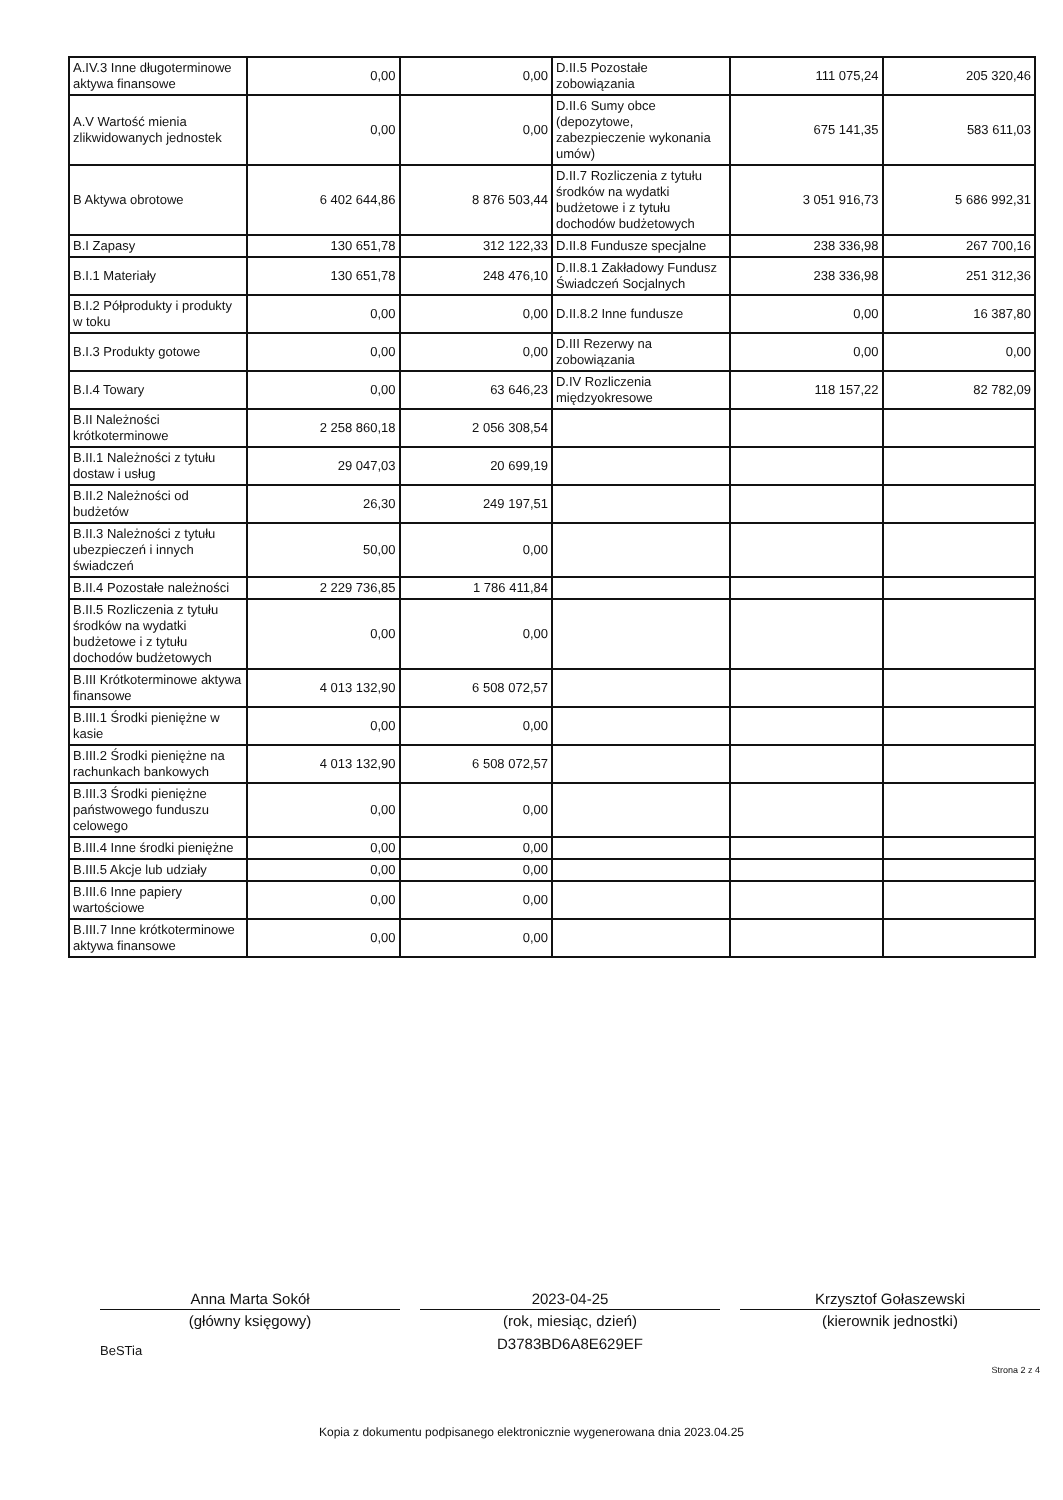| A.IV.3 Inne długoterminowe aktywa finansowe | 0,00 | 0,00 | D.II.5 Pozostałe zobowiązania | 111 075,24 | 205 320,46 |
| A.V Wartość mienia zlikwidowanych jednostek | 0,00 | 0,00 | D.II.6 Sumy obce (depozytowe, zabezpieczenie wykonania umów) | 675 141,35 | 583 611,03 |
| B Aktywa obrotowe | 6 402 644,86 | 8 876 503,44 | D.II.7 Rozliczenia z tytułu środków na wydatki budżetowe i z tytułu dochodów budżetowych | 3 051 916,73 | 5 686 992,31 |
| B.I Zapasy | 130 651,78 | 312 122,33 | D.II.8 Fundusze specjalne | 238 336,98 | 267 700,16 |
| B.I.1 Materiały | 130 651,78 | 248 476,10 | D.II.8.1 Zakładowy Fundusz Świadczeń Socjalnych | 238 336,98 | 251 312,36 |
| B.I.2 Półprodukty i produkty w toku | 0,00 | 0,00 | D.II.8.2 Inne fundusze | 0,00 | 16 387,80 |
| B.I.3 Produkty gotowe | 0,00 | 0,00 | D.III Rezerwy na zobowiązania | 0,00 | 0,00 |
| B.I.4 Towary | 0,00 | 63 646,23 | D.IV Rozliczenia międzyokresowe | 118 157,22 | 82 782,09 |
| B.II Należności krótkoterminowe | 2 258 860,18 | 2 056 308,54 | | | |
| B.II.1 Należności z tytułu dostaw i usług | 29 047,03 | 20 699,19 | | | |
| B.II.2 Należności od budżetów | 26,30 | 249 197,51 | | | |
| B.II.3 Należności z tytułu ubezpieczeń i innych świadczeń | 50,00 | 0,00 | | | |
| B.II.4 Pozostałe należności | 2 229 736,85 | 1 786 411,84 | | | |
| B.II.5 Rozliczenia z tytułu środków na wydatki budżetowe i z tytułu dochodów budżetowych | 0,00 | 0,00 | | | |
| B.III Krótkoterminowe aktywa finansowe | 4 013 132,90 | 6 508 072,57 | | | |
| B.III.1 Środki pieniężne w kasie | 0,00 | 0,00 | | | |
| B.III.2 Środki pieniężne na rachunkach bankowych | 4 013 132,90 | 6 508 072,57 | | | |
| B.III.3 Środki pieniężne państwowego funduszu celowego | 0,00 | 0,00 | | | |
| B.III.4 Inne środki pieniężne | 0,00 | 0,00 | | | |
| B.III.5 Akcje lub udziały | 0,00 | 0,00 | | | |
| B.III.6 Inne papiery wartościowe | 0,00 | 0,00 | | | |
| B.III.7 Inne krótkoterminowe aktywa finansowe | 0,00 | 0,00 | | | |
Anna Marta Sokół
(główny księgowy)
BeSTia
2023-04-25
(rok, miesiąc, dzień)
D3783BD6A8E629EF
Krzysztof Gołaszewski
(kierownik jednostki)
Strona 2 z 4
Kopia z dokumentu podpisanego elektronicznie wygenerowana dnia 2023.04.25